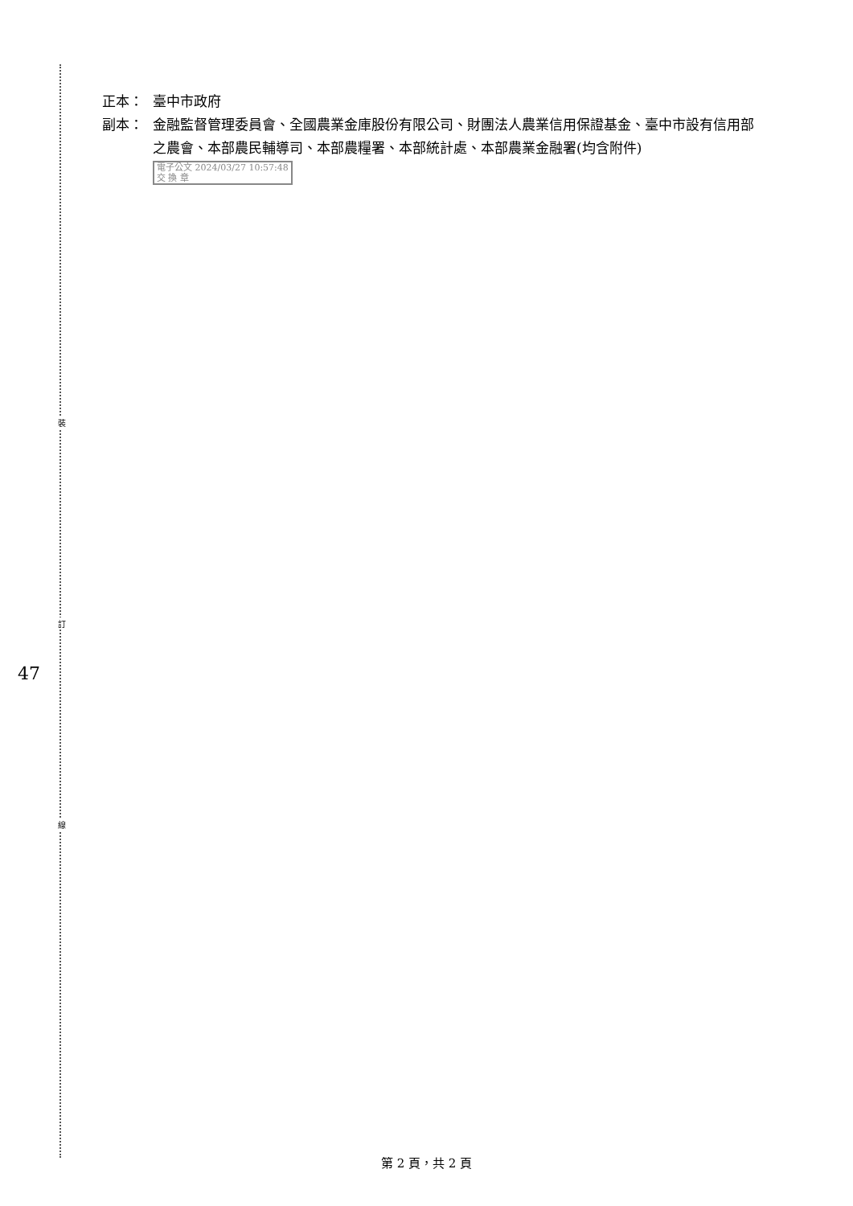裝
訂
線
47
正本： 臺中市政府
副本： 金融監督管理委員會、全國農業金庫股份有限公司、財團法人農業信用保證基金、臺中市設有信用部之農會、本部農民輔導司、本部農糧署、本部統計處、本部農業金融署(均含附件) 電子公文 2024/03/27 10:57:48
交 換 章
第 2 頁，共 2 頁